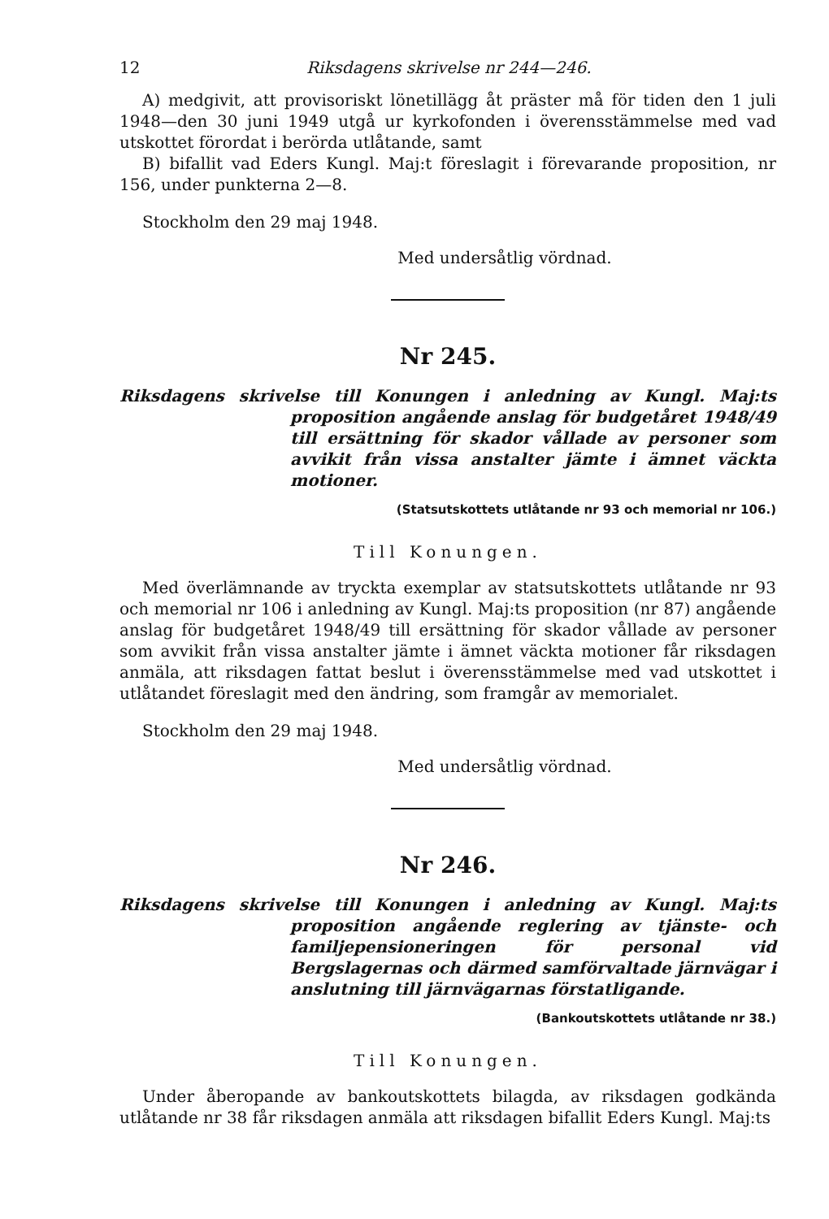12 Riksdagens skrivelse nr 244—246.
A) medgivit, att provisoriskt lönetillägg åt präster må för tiden den 1 juli 1948—den 30 juni 1949 utgå ur kyrkofonden i överensstämmelse med vad utskottet förordat i berörda utlåtande, samt
B) bifallit vad Eders Kungl. Maj:t föreslagit i förevarande proposition, nr 156, under punkterna 2—8.
Stockholm den 29 maj 1948.
Med undersåtlig vördnad.
Nr 245.
Riksdagens skrivelse till Konungen i anledning av Kungl. Maj:ts proposition angående anslag för budgetåret 1948/49 till ersättning för skador vållade av personer som avvikit från vissa anstalter jämte i ämnet väckta motioner.
(Statsutskottets utlåtande nr 93 och memorial nr 106.)
Till Konungen.
Med överlämnande av tryckta exemplar av statsutskottets utlåtande nr 93 och memorial nr 106 i anledning av Kungl. Maj:ts proposition (nr 87) angående anslag för budgetåret 1948/49 till ersättning för skador vållade av personer som avvikit från vissa anstalter jämte i ämnet väckta motioner får riksdagen anmäla, att riksdagen fattat beslut i överensstämmelse med vad utskottet i utlåtandet föreslagit med den ändring, som framgår av memorialet.
Stockholm den 29 maj 1948.
Med undersåtlig vördnad.
Nr 246.
Riksdagens skrivelse till Konungen i anledning av Kungl. Maj:ts proposition angående reglering av tjänste- och familjepensioneringen för personal vid Bergslagernas och därmed samförvaltade järnvägar i anslutning till järnvägarnas förstatligande.
(Bankoutskottets utlåtande nr 38.)
Till Konungen.
Under åberopande av bankoutskottets bilagda, av riksdagen godkända utlåtande nr 38 får riksdagen anmäla att riksdagen bifallit Eders Kungl. Maj:ts